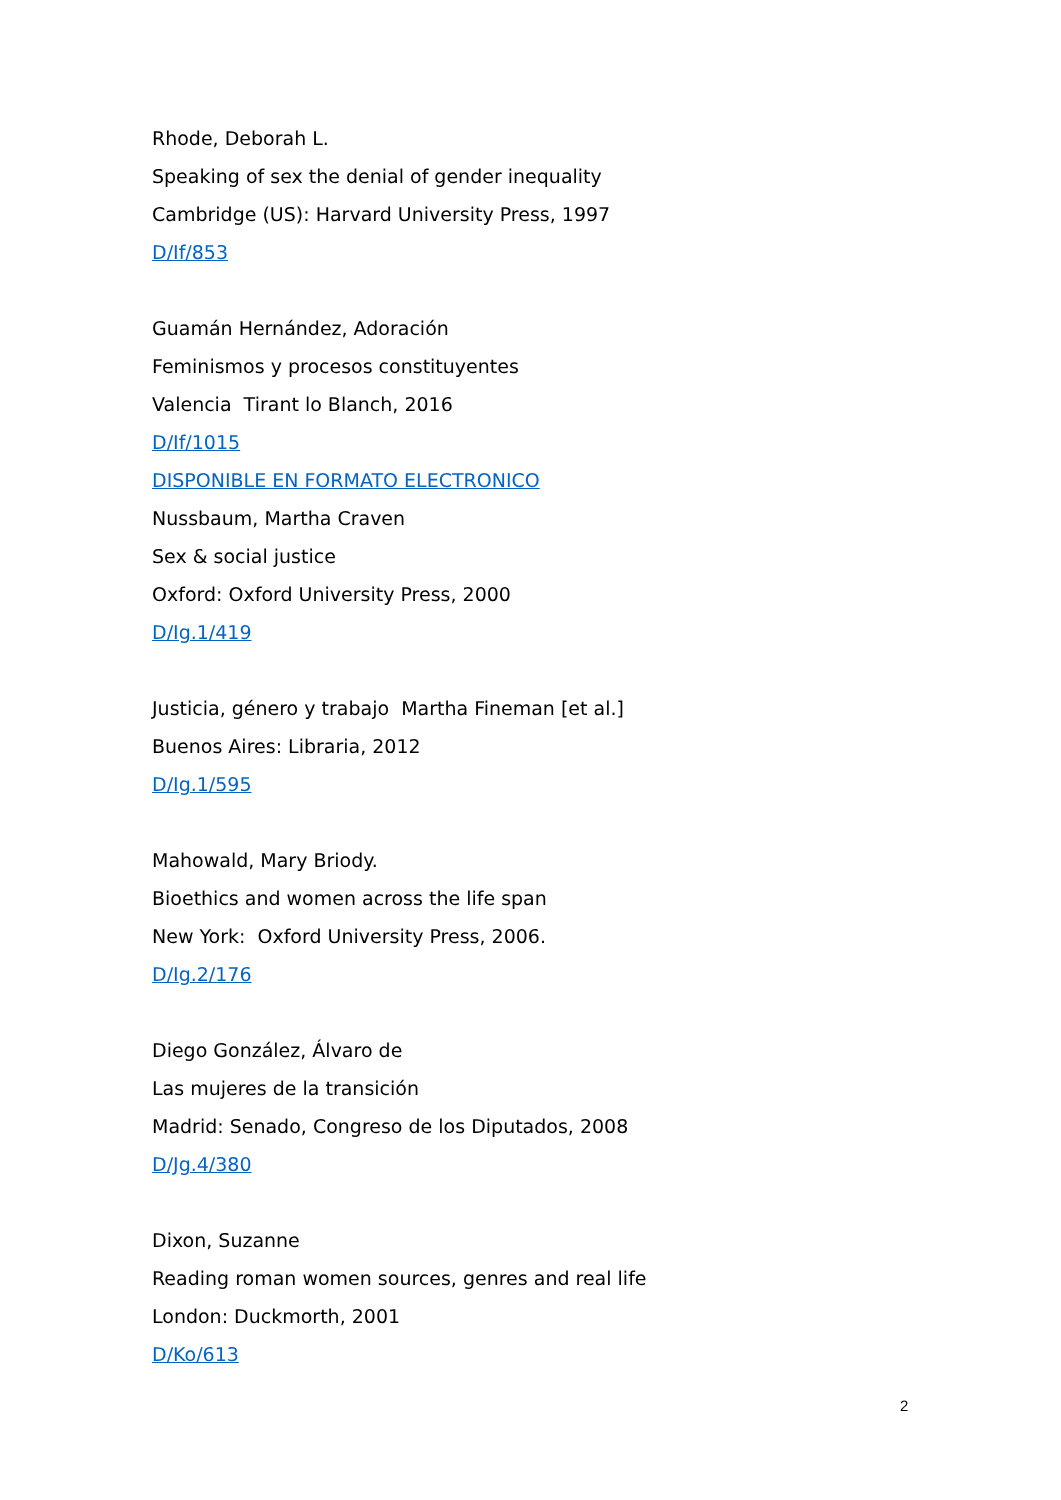Rhode, Deborah L.
Speaking of sex the denial of gender inequality
Cambridge (US): Harvard University Press, 1997
D/If/853
Guamán Hernández, Adoración
Feminismos y procesos constituyentes
Valencia Tirant lo Blanch, 2016
D/If/1015
DISPONIBLE EN FORMATO ELECTRONICO
Nussbaum, Martha Craven
Sex & social justice
Oxford: Oxford University Press, 2000
D/Ig.1/419
Justicia, género y trabajo Martha Fineman [et al.]
Buenos Aires: Libraria, 2012
D/Ig.1/595
Mahowald, Mary Briody.
Bioethics and women across the life span
New York: Oxford University Press, 2006.
D/Ig.2/176
Diego González, Álvaro de
Las mujeres de la transición
Madrid: Senado, Congreso de los Diputados, 2008
D/Jg.4/380
Dixon, Suzanne
Reading roman women sources, genres and real life
London: Duckmorth, 2001
D/Ko/613
2